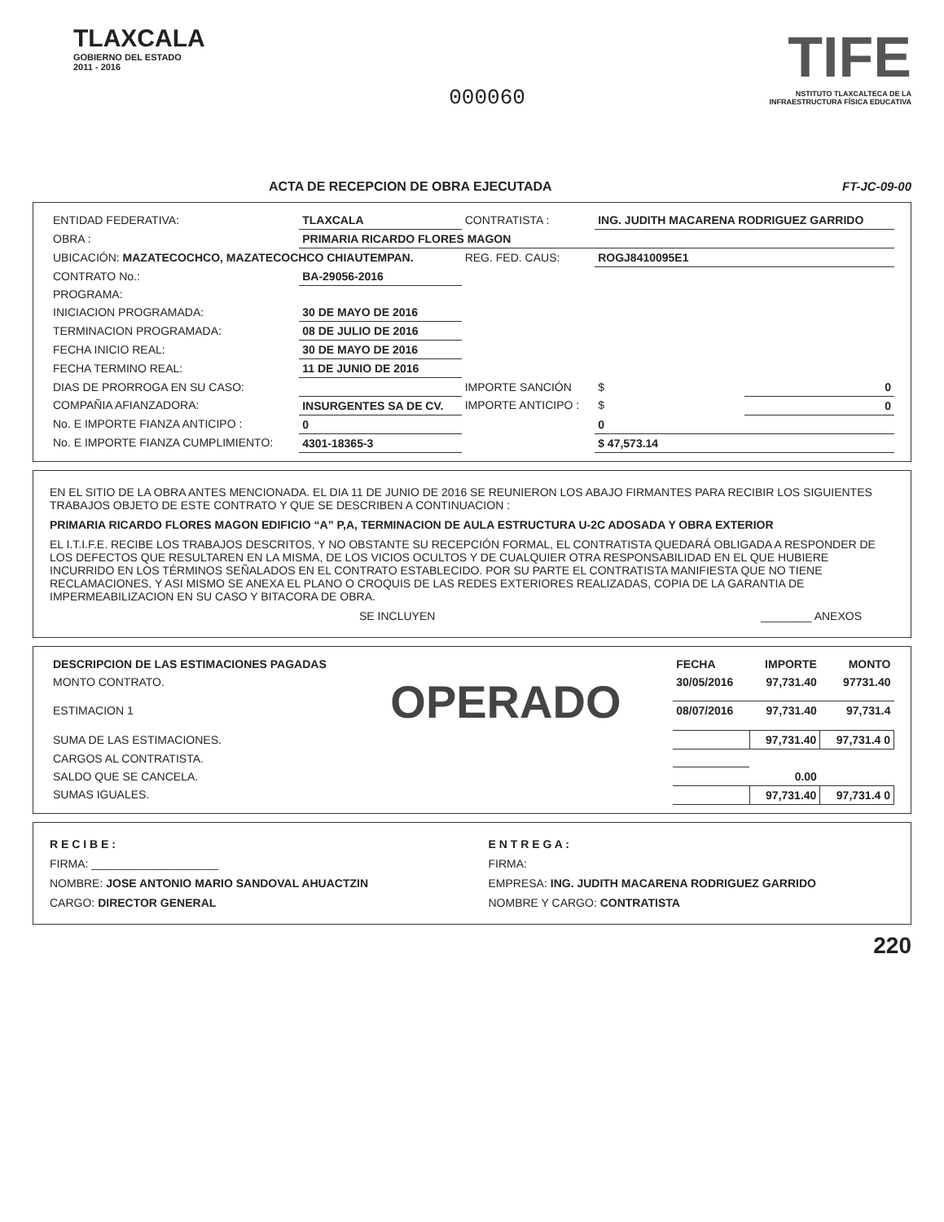TLAXCALA
GOBIERNO DEL ESTADO
2011 - 2016
000060
TIFE
NSTITUTO TLAXCALTECA DE LA
INFRAESTRUCTURA FÍSICA EDUCATIVA
ACTA DE RECEPCION DE OBRA EJECUTADA
FT-JC-09-00
| ENTIDAD FEDERATIVA: | TLAXCALA | CONTRATISTA : | ING. JUDITH MACARENA RODRIGUEZ GARRIDO | |
| OBRA : | PRIMARIA RICARDO FLORES MAGON | | | |
| UBICACIÓN: MAZATECOCHCO, MAZATECOCHCO CHIAUTEMPAN. | | REG. FED. CAUS: | ROGJ8410095E1 | |
| CONTRATO No.: | BA-29056-2016 | | | |
| PROGRAMA: | | | | |
| INICIACION PROGRAMADA: | 30 DE MAYO DE 2016 | | | |
| TERMINACION PROGRAMADA: | 08 DE JULIO DE 2016 | | | |
| FECHA INICIO REAL: | 30 DE MAYO DE 2016 | | | |
| FECHA TERMINO REAL: | 11 DE JUNIO DE 2016 | | | |
| DIAS DE PRORROGA EN SU CASO: | | IMPORTE SANCIÓN | $ | 0 |
| COMPAÑIA AFIANZADORA: | INSURGENTES SA DE CV. | IMPORTE ANTICIPO : | $ | 0 |
| No. E IMPORTE FIANZA ANTICIPO : | 0 | | 0 | |
| No. E IMPORTE FIANZA CUMPLIMIENTO: | 4301-18365-3 | | $ 47,573.14 | |
EN EL SITIO DE LA OBRA ANTES MENCIONADA. EL DIA 11 DE JUNIO DE 2016 SE REUNIERON LOS ABAJO FIRMANTES PARA RECIBIR LOS SIGUIENTES TRABAJOS OBJETO DE ESTE CONTRATO Y QUE SE DESCRIBEN A CONTINUACION :
PRIMARIA RICARDO FLORES MAGON EDIFICIO “A” P,A, TERMINACION DE AULA ESTRUCTURA U-2C ADOSADA Y OBRA EXTERIOR
EL I.T.I.F.E. RECIBE LOS TRABAJOS DESCRITOS, Y NO OBSTANTE SU RECEPCIÓN FORMAL, EL CONTRATISTA QUEDARÁ OBLIGADA A RESPONDER DE LOS DEFECTOS QUE RESULTAREN EN LA MISMA, DE LOS VICIOS OCULTOS Y DE CUALQUIER OTRA RESPONSABILIDAD EN EL QUE HUBIERE INCURRIDO EN LOS TÉRMINOS SEÑALADOS EN EL CONTRATO ESTABLECIDO. POR SU PARTE EL CONTRATISTA MANIFIESTA QUE NO TIENE RECLAMACIONES, Y ASI MISMO SE ANEXA EL PLANO O CROQUIS DE LAS REDES EXTERIORES REALIZADAS, COPIA DE LA GARANTIA DE IMPERMEABILIZACION EN SU CASO Y BITACORA DE OBRA.
SE INCLUYEN ________ ANEXOS
| DESCRIPCION DE LAS ESTIMACIONES PAGADAS | | FECHA | IMPORTE | MONTO |
| --- | --- | --- | --- | --- |
| MONTO CONTRATO. | OPERADO | 30/05/2016 | 97,731.40 | 97731.40 |
| ESTIMACION 1 | | 08/07/2016 | 97,731.40 | 97,731.4 |
| SUMA DE LAS ESTIMACIONES. | | | 97,731.40 | 97,731.4 0 |
| CARGOS AL CONTRATISTA. | | | | |
| SALDO QUE SE CANCELA. | | | 0.00 | |
| SUMAS IGUALES. | | | 97,731.40 | 97,731.4 0 |
R E C I B E :
FIRMA: ____________________
NOMBRE: JOSE ANTONIO MARIO SANDOVAL AHUACTZIN
CARGO: DIRECTOR GENERAL
E N T R E G A :
FIRMA:
EMPRESA: ING. JUDITH MACARENA RODRIGUEZ GARRIDO
NOMBRE Y CARGO: CONTRATISTA
220